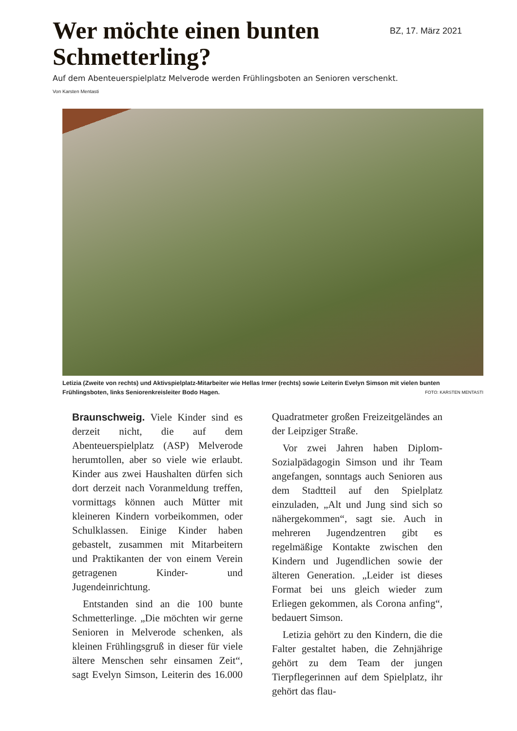Wer möchte einen bunten
Schmetterling?
BZ, 17. März 2021
Auf dem Abenteuerspielplatz Melverode werden Frühlingsboten an Senioren verschenkt.
Von Karsten Mentasti
Letizia (Zweite von rechts) und Aktivspielplatz-Mitarbeiter wie Hellas Irmer (rechts) sowie Leiterin Evelyn Simson mit vielen bunten Frühlingsboten, links Seniorenkreisleiter Bodo Hagen. FOTO: KARSTEN MENTASTI
Braunschweig. Viele Kinder sind es derzeit nicht, die auf dem Abenteuerspielplatz (ASP) Melverode herumtollen, aber so viele wie erlaubt. Kinder aus zwei Haushalten dürfen sich dort derzeit nach Voranmeldung treffen, vormittags können auch Mütter mit kleineren Kindern vorbeikommen, oder Schulklassen. Einige Kinder haben gebastelt, zusammen mit Mitarbeitern und Praktikanten der von einem Verein getragenen Kinder- und Jugendeinrichtung.
Entstanden sind an die 100 bunte Schmetterlinge. „Die möchten wir gerne Senioren in Melverode schenken, als kleinen Frühlingsgruß in dieser für viele ältere Menschen sehr einsamen Zeit“, sagt Evelyn Simson, Leiterin des 16.000 Quadratmeter großen Freizeitgeländes an der Leipziger Straße.
Vor zwei Jahren haben Diplom-Sozialpädagogin Simson und ihr Team angefangen, sonntags auch Senioren aus dem Stadtteil auf den Spielplatz einzuladen, „Alt und Jung sind sich so nähergekommen“, sagt sie. Auch in mehreren Jugendzentren gibt es regelmäßige Kontakte zwischen den Kindern und Jugendlichen sowie der älteren Generation. „Leider ist dieses Format bei uns gleich wieder zum Erliegen gekommen, als Corona anfing“, bedauert Simson.
Letizia gehört zu den Kindern, die die Falter gestaltet haben, die Zehnjährige gehört zu dem Team der jungen Tierpflegerinnen auf dem Spielplatz, ihr gehört das flau-